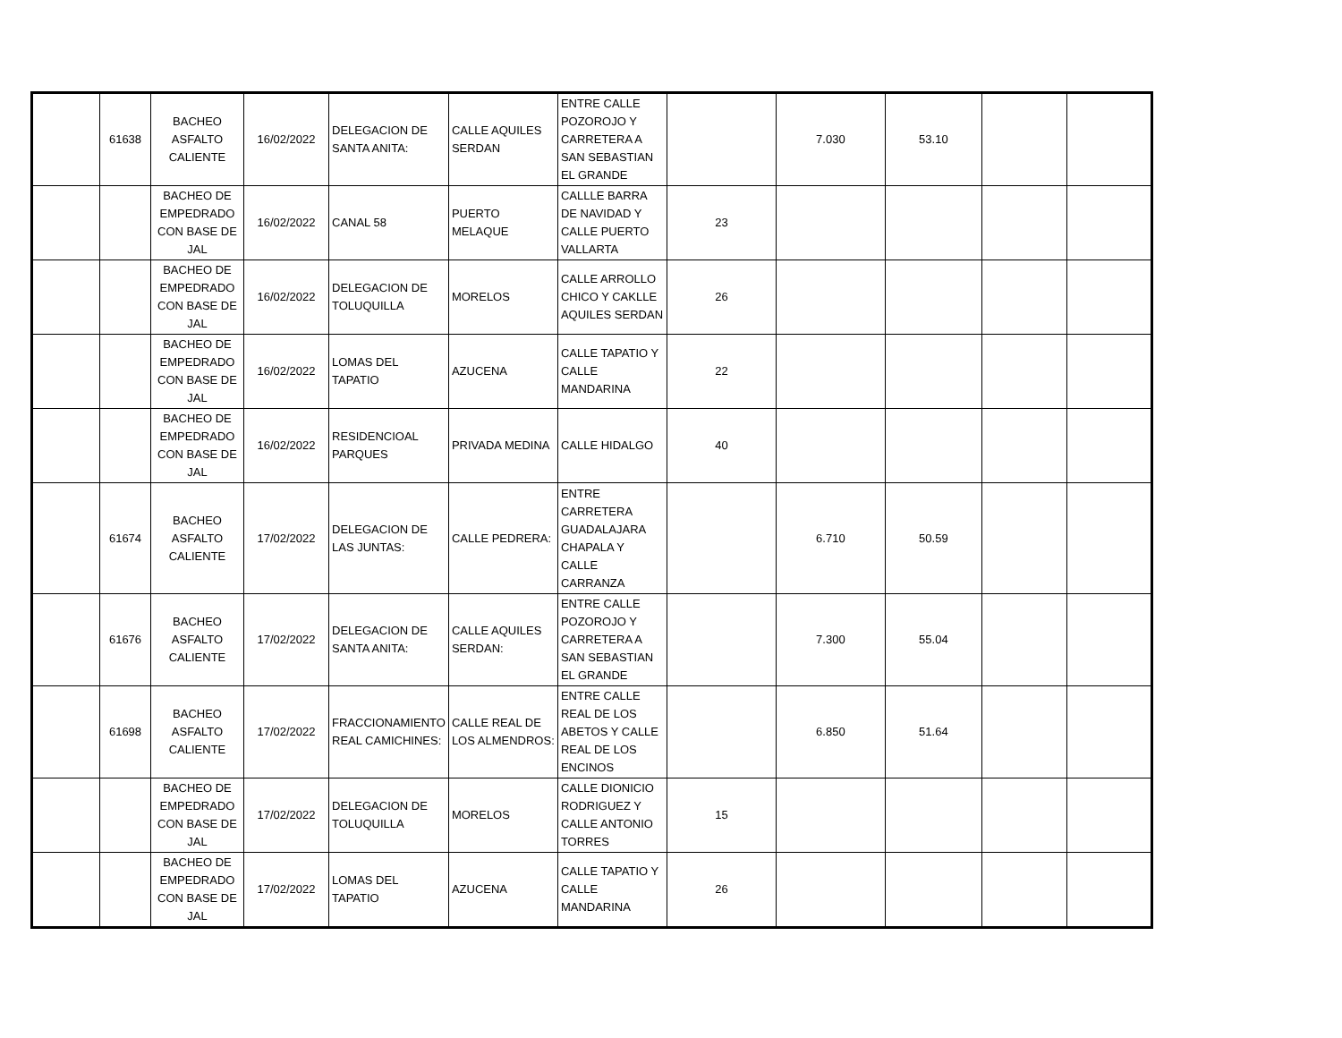| | 61638 | BACHEO ASFALTO CALIENTE | 16/02/2022 | DELEGACION DE SANTA ANITA: | CALLE AQUILES SERDAN | ENTRE CALLE POZOROJO Y CARRETERA A SAN SEBASTIAN EL GRANDE | | 7.030 | 53.10 | | |
| | | BACHEO DE EMPEDRADO CON BASE DE JAL | 16/02/2022 | CANAL 58 | PUERTO MELAQUE | CALLLE BARRA DE NAVIDAD Y CALLE PUERTO VALLARTA | 23 | | | | |
| | | BACHEO DE EMPEDRADO CON BASE DE JAL | 16/02/2022 | DELEGACION DE TOLUQUILLA | MORELOS | CALLE ARROLLO CHICO Y CAKLLE AQUILES SERDAN | 26 | | | | |
| | | BACHEO DE EMPEDRADO CON BASE DE JAL | 16/02/2022 | LOMAS DEL TAPATIO | AZUCENA | CALLE TAPATIO Y CALLE MANDARINA | 22 | | | | |
| | | BACHEO DE EMPEDRADO CON BASE DE JAL | 16/02/2022 | RESIDENCIOAL PARQUES | PRIVADA MEDINA | CALLE HIDALGO | 40 | | | | |
| | 61674 | BACHEO ASFALTO CALIENTE | 17/02/2022 | DELEGACION DE LAS JUNTAS: | CALLE PEDRERA: | ENTRE CARRETERA GUADALAJARA CHAPALA Y CALLE CARRANZA | | 6.710 | 50.59 | | |
| | 61676 | BACHEO ASFALTO CALIENTE | 17/02/2022 | DELEGACION DE SANTA ANITA: | CALLE AQUILES SERDAN: | ENTRE CALLE POZOROJO Y CARRETERA A SAN SEBASTIAN EL GRANDE | | 7.300 | 55.04 | | |
| | 61698 | BACHEO ASFALTO CALIENTE | 17/02/2022 | FRACCIONAMIENTO REAL CAMICHINES: | CALLE REAL DE LOS ALMENDROS: | ENTRE CALLE REAL DE LOS ABETOS Y CALLE REAL DE LOS ENCINOS | | 6.850 | 51.64 | | |
| | | BACHEO DE EMPEDRADO CON BASE DE JAL | 17/02/2022 | DELEGACION DE TOLUQUILLA | MORELOS | CALLE DIONICIO RODRIGUEZ Y CALLE ANTONIO TORRES | 15 | | | | |
| | | BACHEO DE EMPEDRADO CON BASE DE JAL | 17/02/2022 | LOMAS DEL TAPATIO | AZUCENA | CALLE TAPATIO Y CALLE MANDARINA | 26 | | | | |